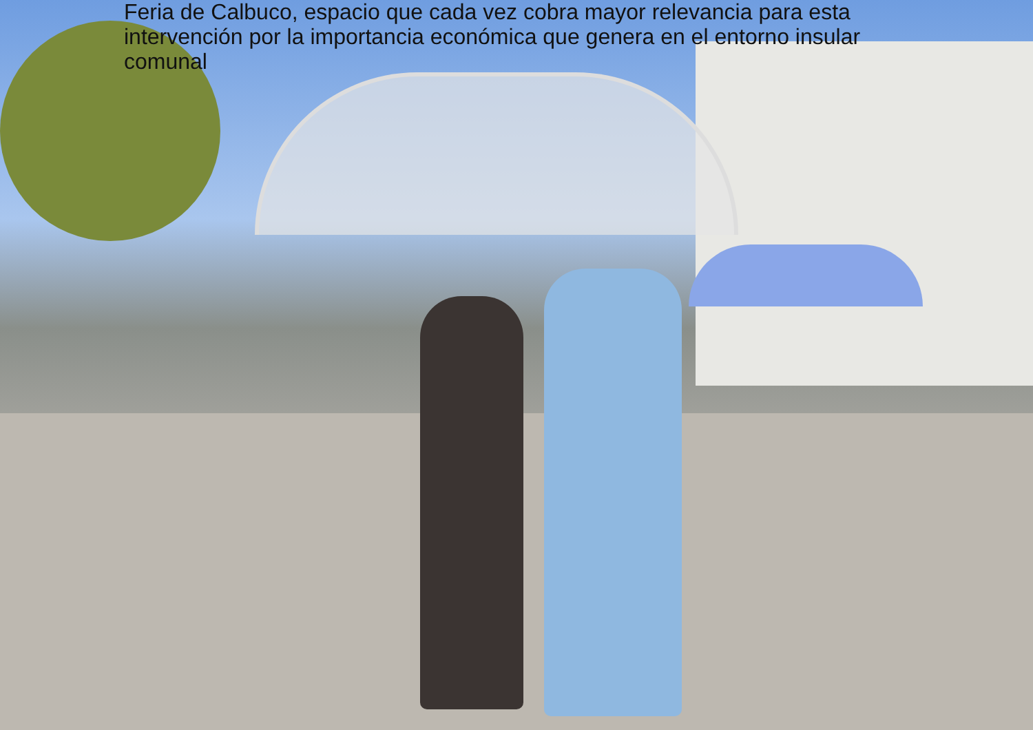Feria de Calbuco, espacio que cada vez cobra mayor relevancia para esta intervención por la importancia económica que genera en el entorno insular comunal